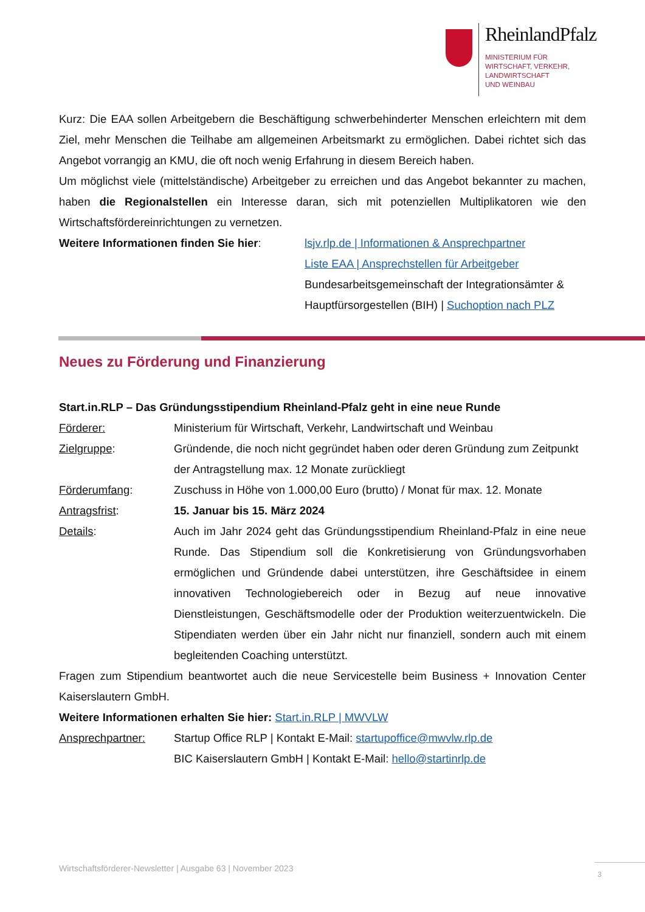RheinlandPfalz
MINISTERIUM FÜR
WIRTSCHAFT, VERKEHR,
LANDWIRTSCHAFT
UND WEINBAU
Kurz: Die EAA sollen Arbeitgebern die Beschäftigung schwerbehinderter Menschen erleichtern mit dem Ziel, mehr Menschen die Teilhabe am allgemeinen Arbeitsmarkt zu ermöglichen. Dabei richtet sich das Angebot vorrangig an KMU, die oft noch wenig Erfahrung in diesem Bereich haben.
Um möglichst viele (mittelständische) Arbeitgeber zu erreichen und das Angebot bekannter zu machen, haben die Regionalstellen ein Interesse daran, sich mit potenziellen Multiplikatoren wie den Wirtschaftsfördereinrichtungen zu vernetzen.
Weitere Informationen finden Sie hier:
lsjv.rlp.de | Informationen & Ansprechpartner
Liste EAA | Ansprechstellen für Arbeitgeber
Bundesarbeitsgemeinschaft der Integrationsämter & Hauptfürsorgestellen (BIH) | Suchoption nach PLZ
Neues zu Förderung und Finanzierung
Start.in.RLP – Das Gründungsstipendium Rheinland-Pfalz geht in eine neue Runde
Förderer: Ministerium für Wirtschaft, Verkehr, Landwirtschaft und Weinbau
Zielgruppe: Gründende, die noch nicht gegründet haben oder deren Gründung zum Zeitpunkt der Antragstellung max. 12 Monate zurückliegt
Förderumfang: Zuschuss in Höhe von 1.000,00 Euro (brutto) / Monat für max. 12. Monate
Antragsfrist: 15. Januar bis 15. März 2024
Details: Auch im Jahr 2024 geht das Gründungsstipendium Rheinland-Pfalz in eine neue Runde. Das Stipendium soll die Konkretisierung von Gründungsvorhaben ermöglichen und Gründende dabei unterstützen, ihre Geschäftsidee in einem innovativen Technologiebereich oder in Bezug auf neue innovative Dienstleistungen, Geschäftsmodelle oder der Produktion weiterzuentwickeln. Die Stipendiaten werden über ein Jahr nicht nur finanziell, sondern auch mit einem begleitenden Coaching unterstützt.
Fragen zum Stipendium beantwortet auch die neue Servicestelle beim Business + Innovation Center Kaiserslautern GmbH.
Weitere Informationen erhalten Sie hier: Start.in.RLP | MWVLW
Ansprechpartner: Startup Office RLP | Kontakt E-Mail: startupoffice@mwvlw.rlp.de
BIC Kaiserslautern GmbH | Kontakt E-Mail: hello@startinrlp.de
Wirtschaftsförderer-Newsletter | Ausgabe 63 | November 2023
3